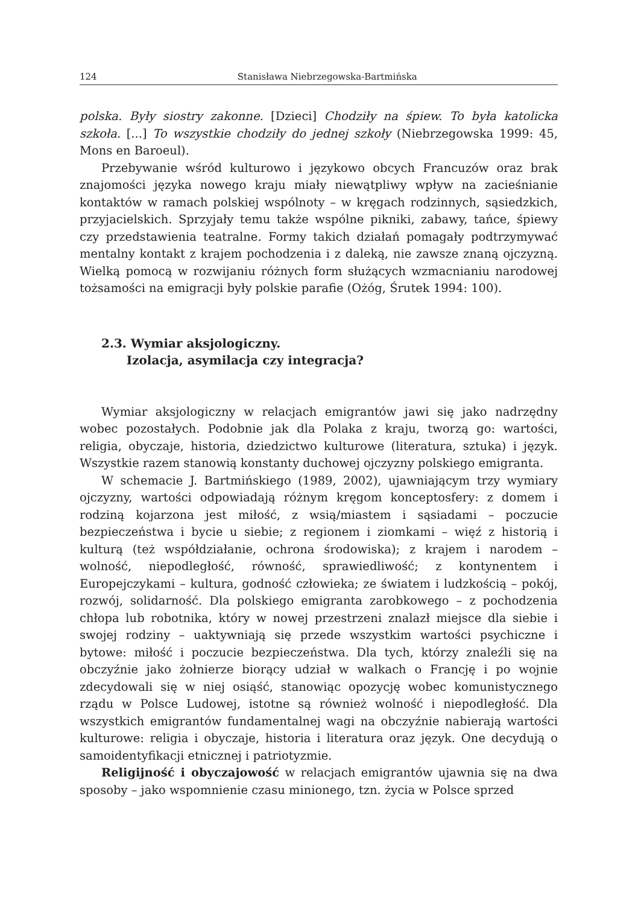124 Stanisława Niebrzegowska-Bartmińska
polska. Były siostry zakonne. [Dzieci] Chodziły na śpiew. To była katolicka szkoła. [...] To wszystkie chodziły do jednej szkoły (Niebrzegowska 1999: 45, Mons en Baroeul).
Przebywanie wśród kulturowo i językowo obcych Francuzów oraz brak znajomości języka nowego kraju miały niewątpliwy wpływ na zacieśnianie kontaktów w ramach polskiej wspólnoty – w kręgach rodzinnych, sąsiedzkich, przyjacielskich. Sprzyjały temu także wspólne pikniki, zabawy, tańce, śpiewy czy przedstawienia teatralne. Formy takich działań pomagały podtrzymywać mentalny kontakt z krajem pochodzenia i z daleką, nie zawsze znaną ojczyzną. Wielką pomocą w rozwijaniu różnych form służących wzmacnianiu narodowej tożsamości na emigracji były polskie parafie (Ożóg, Śrutek 1994: 100).
2.3. Wymiar aksjologiczny.
Izolacja, asymilacja czy integracja?
Wymiar aksjologiczny w relacjach emigrantów jawi się jako nadrzędny wobec pozostałych. Podobnie jak dla Polaka z kraju, tworzą go: wartości, religia, obyczaje, historia, dziedzictwo kulturowe (literatura, sztuka) i język. Wszystkie razem stanowią konstanty duchowej ojczyzny polskiego emigranta.
W schemacie J. Bartmińskiego (1989, 2002), ujawniającym trzy wymiary ojczyzny, wartości odpowiadają różnym kręgom konceptosfery: z domem i rodziną kojarzona jest miłość, z wsią/miastem i sąsiadami – poczucie bezpieczeństwa i bycie u siebie; z regionem i ziomkami – więź z historią i kulturą (też współdziałanie, ochrona środowiska); z krajem i narodem – wolność, niepodległość, równość, sprawiedliwość; z kontynentem i Europejczykami – kultura, godność człowieka; ze światem i ludzkością – pokój, rozwój, solidarność. Dla polskiego emigranta zarobkowego – z pochodzenia chłopa lub robotnika, który w nowej przestrzeni znalazł miejsce dla siebie i swojej rodziny – uaktywniają się przede wszystkim wartości psychiczne i bytowe: miłość i poczucie bezpieczeństwa. Dla tych, którzy znaleźli się na obczyźnie jako żołnierze biorący udział w walkach o Francję i po wojnie zdecydowali się w niej osiąść, stanowiąc opozycję wobec komunistycznego rządu w Polsce Ludowej, istotne są również wolność i niepodległość. Dla wszystkich emigrantów fundamentalnej wagi na obczyźnie nabierają wartości kulturowe: religia i obyczaje, historia i literatura oraz język. One decydują o samoidentyfikacji etnicznej i patriotyzmie.
Religijność i obyczajowość w relacjach emigrantów ujawnia się na dwa sposoby – jako wspomnienie czasu minionego, tzn. życia w Polsce sprzed